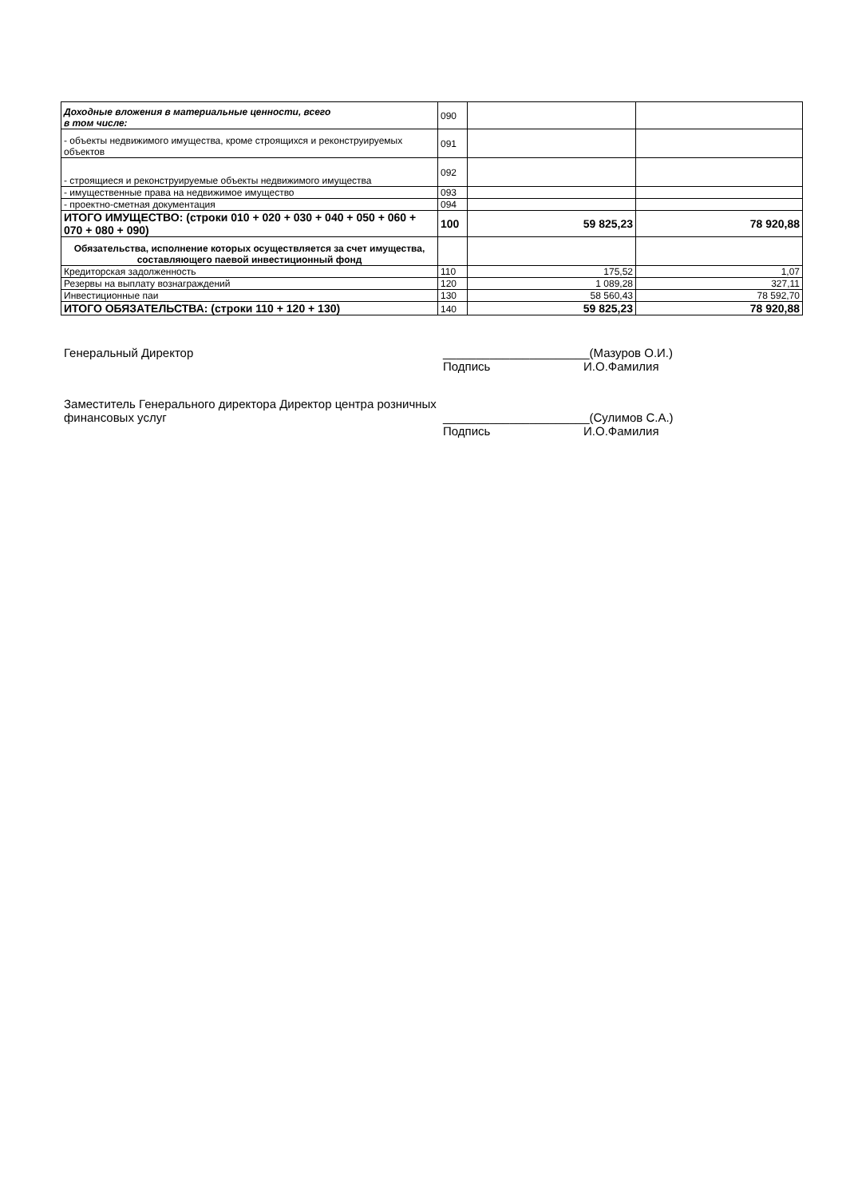| Доходные вложения в материальные ценности, всего в том числе: | 090 | | |
| - объекты недвижимого имущества, кроме строящихся и реконструируемых объектов | 091 | | |
| - строящиеся и реконструируемые объекты недвижимого имущества | 092 | | |
| - имущественные права на недвижимое имущество | 093 | | |
| - проектно-сметная документация | 094 | | |
| ИТОГО ИМУЩЕСТВО: (строки 010 + 020 + 030 + 040 + 050 + 060 + 070 + 080 + 090) | 100 | 59 825,23 | 78 920,88 |
| Обязательства, исполнение которых осуществляется за счет имущества, составляющего паевой инвестиционный фонд | | | |
| Кредиторская задолженность | 110 | 175,52 | 1,07 |
| Резервы на выплату вознаграждений | 120 | 1 089,28 | 327,11 |
| Инвестиционные паи | 130 | 58 560,43 | 78 592,70 |
| ИТОГО ОБЯЗАТЕЛЬСТВА: (строки 110 + 120 + 130) | 140 | 59 825,23 | 78 920,88 |
Генеральный Директор ______________________(Мазуров О.И.)
Подпись И.О.Фамилия
Заместитель Генерального директора Директор центра розничных финансовых услуг
______________________(Сулимов С.А.)
Подпись И.О.Фамилия